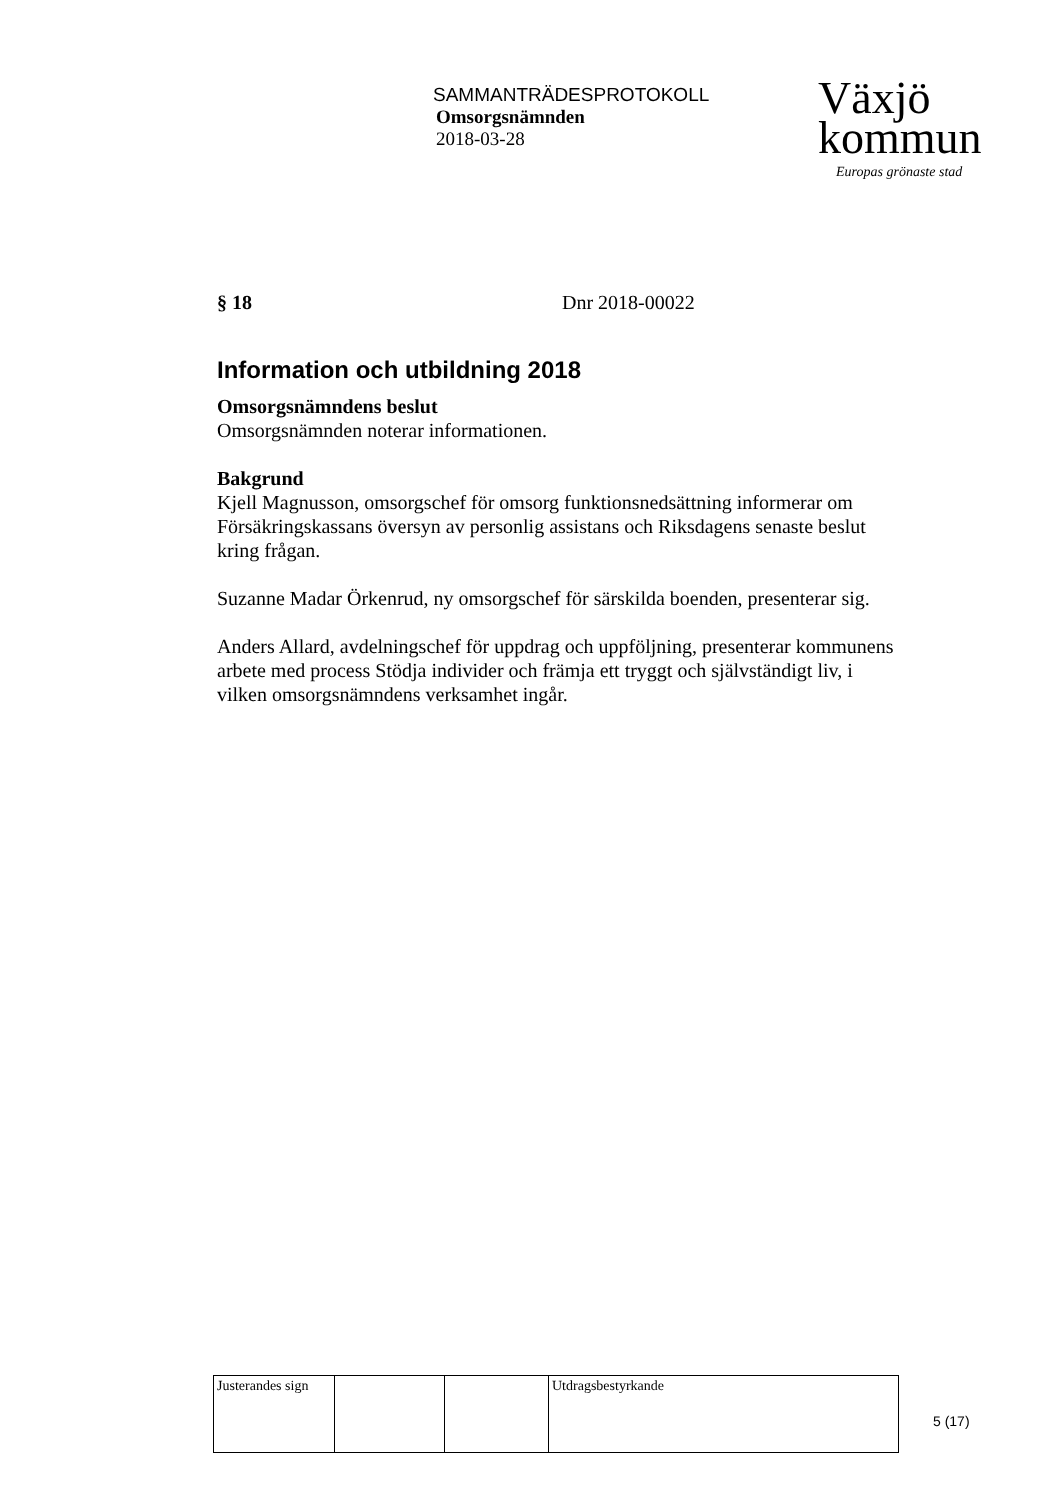SAMMANTRÄDESPROTOKOLL
Omsorgsnämnden
2018-03-28
Växjö
kommun
Europas grönaste stad
§ 18 Dnr 2018-00022
Information och utbildning 2018
Omsorgsnämndens beslut
Omsorgsnämnden noterar informationen.
Bakgrund
Kjell Magnusson, omsorgschef för omsorg funktionsnedsättning informerar om Försäkringskassans översyn av personlig assistans och Riksdagens senaste beslut kring frågan.
Suzanne Madar Örkenrud, ny omsorgschef för särskilda boenden, presenterar sig.
Anders Allard, avdelningschef för uppdrag och uppföljning, presenterar kommunens arbete med process Stödja individer och främja ett tryggt och självständigt liv, i vilken omsorgsnämndens verksamhet ingår.
| Justerandes sign | | | Utdragsbestyrkande |
5 (17)